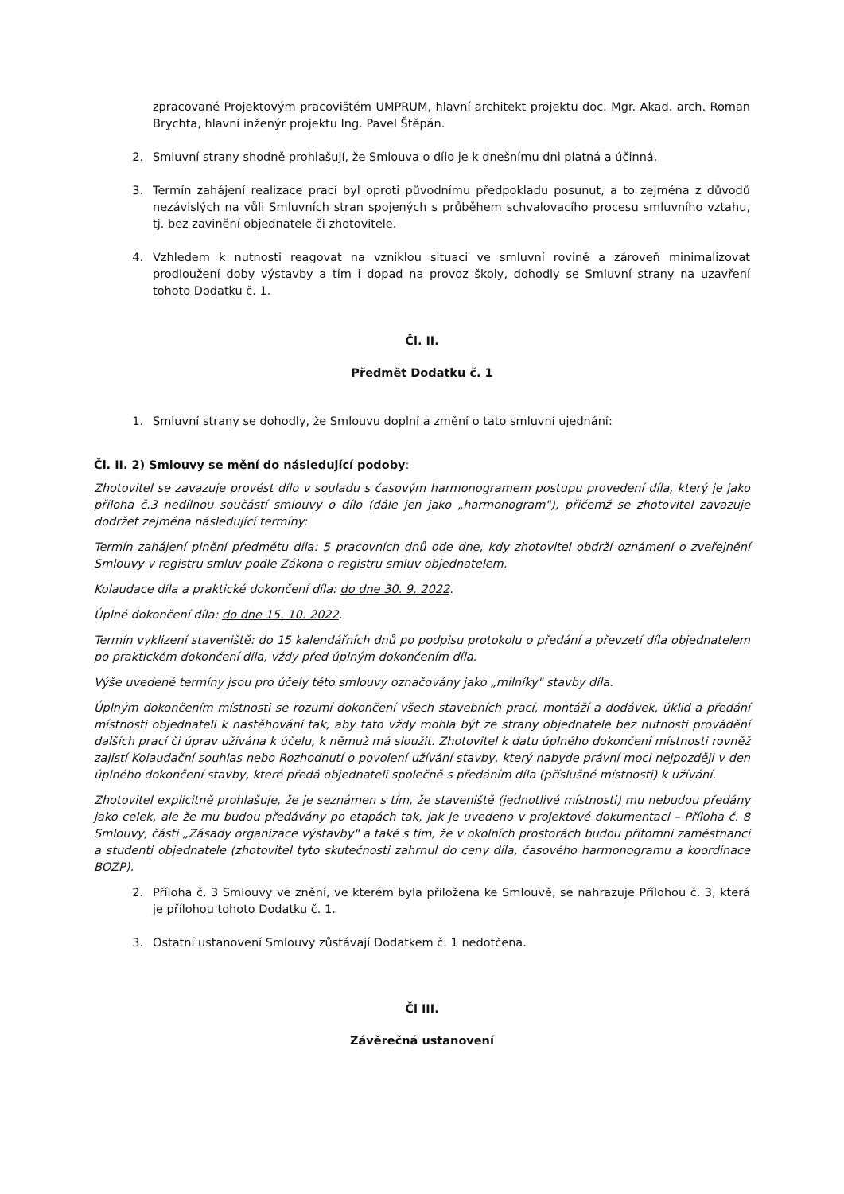zpracované Projektovým pracovištěm UMPRUM, hlavní architekt projektu doc. Mgr. Akad. arch. Roman Brychta, hlavní inženýr projektu Ing. Pavel Štěpán.
2. Smluvní strany shodně prohlašují, že Smlouva o dílo je k dnešnímu dni platná a účinná.
3. Termín zahájení realizace prací byl oproti původnímu předpokladu posunut, a to zejména z důvodů nezávislých na vůli Smluvních stran spojených s průběhem schvalovacího procesu smluvního vztahu, tj. bez zavinění objednatele či zhotovitele.
4. Vzhledem k nutnosti reagovat na vzniklou situaci ve smluvní rovině a zároveň minimalizovat prodloužení doby výstavby a tím i dopad na provoz školy, dohodly se Smluvní strany na uzavření tohoto Dodatku č. 1.
Čl. II.
Předmět Dodatku č. 1
1. Smluvní strany se dohodly, že Smlouvu doplní a změní o tato smluvní ujednání:
Čl. II. 2) Smlouvy se mění do následující podoby:
Zhotovitel se zavazuje provést dílo v souladu s časovým harmonogramem postupu provedení díla, který je jako příloha č.3 nedílnou součástí smlouvy o dílo (dále jen jako „harmonogram"), přičemž se zhotovitel zavazuje dodržet zejména následující termíny:
Termín zahájení plnění předmětu díla: 5 pracovních dnů ode dne, kdy zhotovitel obdrží oznámení o zveřejnění Smlouvy v registru smluv podle Zákona o registru smluv objednatelem.
Kolaudace díla a praktické dokončení díla: do dne 30. 9. 2022.
Úplné dokončení díla: do dne 15. 10. 2022.
Termín vyklizení staveniště: do 15 kalendářních dnů po podpisu protokolu o předání a převzetí díla objednatelem po praktickém dokončení díla, vždy před úplným dokončením díla.
Výše uvedené termíny jsou pro účely této smlouvy označovány jako „milníky" stavby díla.
Úplným dokončením místnosti se rozumí dokončení všech stavebních prací, montáží a dodávek, úklid a předání místnosti objednateli k nastěhování tak, aby tato vždy mohla být ze strany objednatele bez nutnosti provádění dalších prací či úprav užívána k účelu, k němuž má sloužit. Zhotovitel k datu úplného dokončení místnosti rovněž zajistí Kolaudační souhlas nebo Rozhodnutí o povolení užívání stavby, který nabyde právní moci nejpozději v den úplného dokončení stavby, které předá objednateli společně s předáním díla (příslušné místnosti) k užívání.
Zhotovitel explicitně prohlašuje, že je seznámen s tím, že staveniště (jednotlivé místnosti) mu nebudou předány jako celek, ale že mu budou předávány po etapách tak, jak je uvedeno v projektové dokumentaci – Příloha č. 8 Smlouvy, části „Zásady organizace výstavby" a také s tím, že v okolních prostorách budou přítomni zaměstnanci a studenti objednatele (zhotovitel tyto skutečnosti zahrnul do ceny díla, časového harmonogramu a koordinace BOZP).
2. Příloha č. 3 Smlouvy ve znění, ve kterém byla přiložena ke Smlouvě, se nahrazuje Přílohou č. 3, která je přílohou tohoto Dodatku č. 1.
3. Ostatní ustanovení Smlouvy zůstávají Dodatkem č. 1 nedotčena.
Čl III.
Závěrečná ustanovení